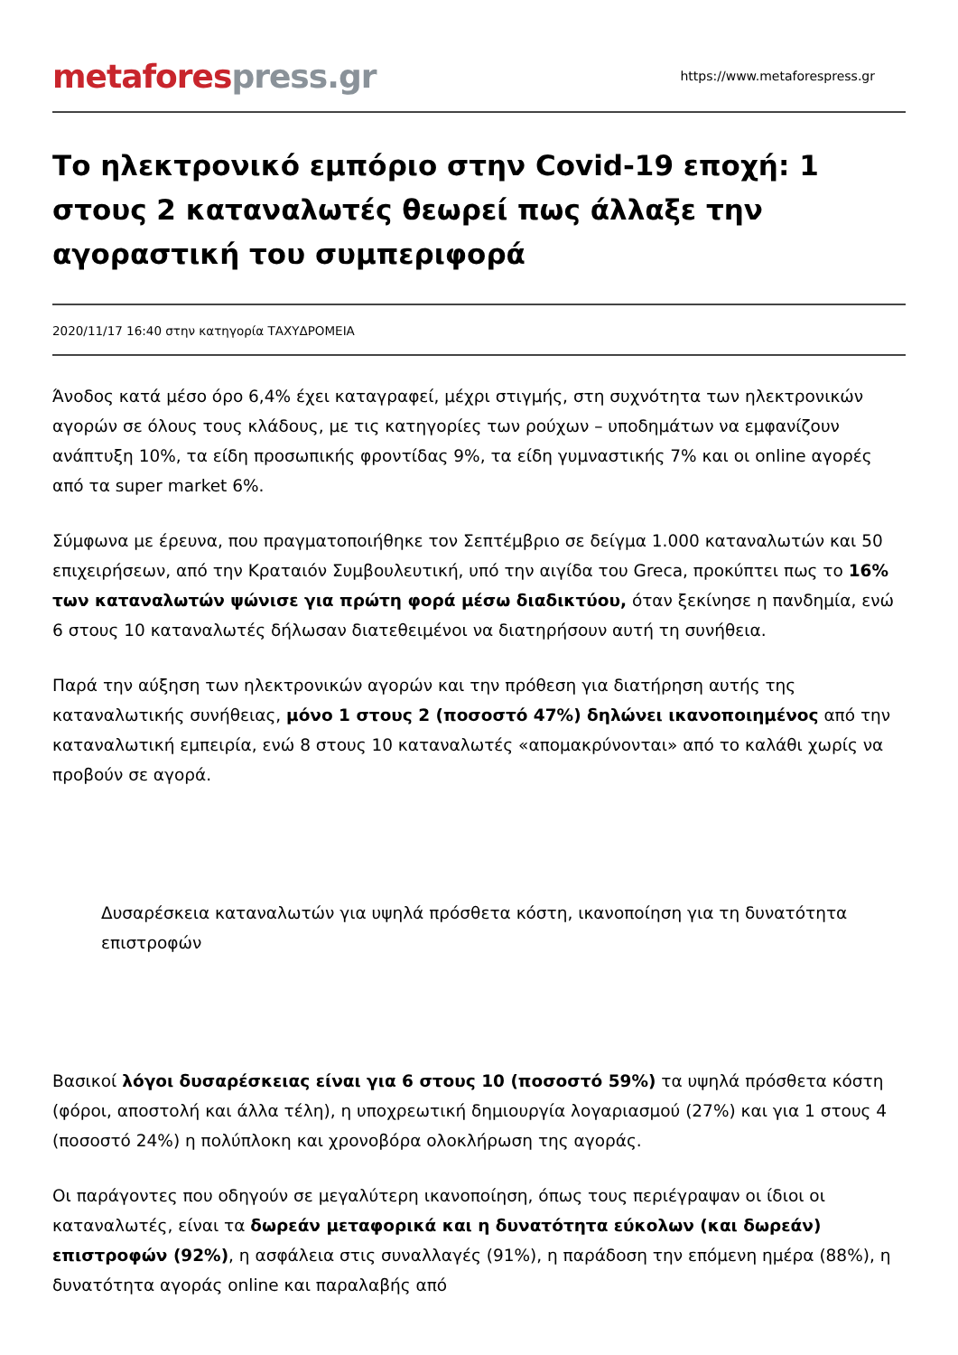metafores press.gr
https://www.metaforespress.gr
Το ηλεκτρονικό εμπόριο στην Covid-19 εποχή: 1 στους 2 καταναλωτές θεωρεί πως άλλαξε την αγοραστική του συμπεριφορά
2020/11/17 16:40 στην κατηγορία ΤΑΧΥΔΡΟΜΕΙΑ
Άνοδος κατά μέσο όρο 6,4% έχει καταγραφεί, μέχρι στιγμής, στη συχνότητα των ηλεκτρονικών αγορών σε όλους τους κλάδους, με τις κατηγορίες των ρούχων – υποδημάτων να εμφανίζουν ανάπτυξη 10%, τα είδη προσωπικής φροντίδας 9%, τα είδη γυμναστικής 7% και οι online αγορές από τα super market 6%.
Σύμφωνα με έρευνα, που πραγματοποιήθηκε τον Σεπτέμβριο σε δείγμα 1.000 καταναλωτών και 50 επιχειρήσεων, από την Κραταιόν Συμβουλευτική, υπό την αιγίδα του Greca, προκύπτει πως το 16% των καταναλωτών ψώνισε για πρώτη φορά μέσω διαδικτύου, όταν ξεκίνησε η πανδημία, ενώ 6 στους 10 καταναλωτές δήλωσαν διατεθειμένοι να διατηρήσουν αυτή τη συνήθεια.
Παρά την αύξηση των ηλεκτρονικών αγορών και την πρόθεση για διατήρηση αυτής της καταναλωτικής συνήθειας, μόνο 1 στους 2 (ποσοστό 47%) δηλώνει ικανοποιημένος από την καταναλωτική εμπειρία, ενώ 8 στους 10 καταναλωτές «απομακρύνονται» από το καλάθι χωρίς να προβούν σε αγορά.
Δυσαρέσκεια καταναλωτών για υψηλά πρόσθετα κόστη, ικανοποίηση για τη δυνατότητα επιστροφών
Βασικοί λόγοι δυσαρέσκειας είναι για 6 στους 10 (ποσοστό 59%) τα υψηλά πρόσθετα κόστη (φόροι, αποστολή και άλλα τέλη), η υποχρεωτική δημιουργία λογαριασμού (27%) και για 1 στους 4 (ποσοστό 24%) η πολύπλοκη και χρονοβόρα ολοκλήρωση της αγοράς.
Οι παράγοντες που οδηγούν σε μεγαλύτερη ικανοποίηση, όπως τους περιέγραψαν οι ίδιοι οι καταναλωτές, είναι τα δωρεάν μεταφορικά και η δυνατότητα εύκολων (και δωρεάν) επιστροφών (92%), η ασφάλεια στις συναλλαγές (91%), η παράδοση την επόμενη ημέρα (88%), η δυνατότητα αγοράς online και παραλαβής από